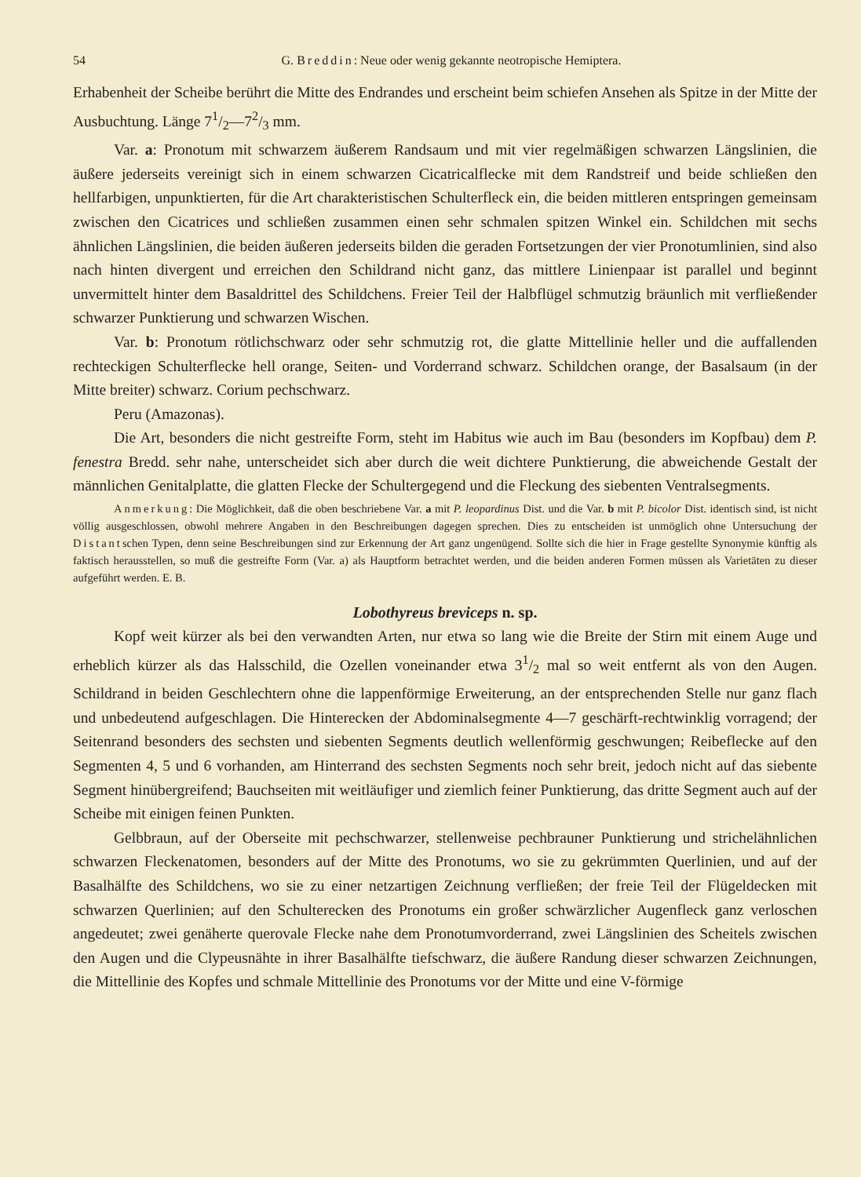54 G. Breddin: Neue oder wenig gekannte neotropische Hemiptera.
Erhabenheit der Scheibe berührt die Mitte des Endrandes und erscheint beim schiefen Ansehen als Spitze in der Mitte der Ausbuchtung. Länge 71/2—72/3 mm.
Var. a: Pronotum mit schwarzem äußerem Randsaum und mit vier regelmäßigen schwarzen Längslinien, die äußere jederseits vereinigt sich in einem schwarzen Cicatricalflecke mit dem Randstreif und beide schließen den hellfarbigen, unpunktierten, für die Art charakteristischen Schulterfleck ein, die beiden mittleren entspringen gemeinsam zwischen den Cicatrices und schließen zusammen einen sehr schmalen spitzen Winkel ein. Schildchen mit sechs ähnlichen Längslinien, die beiden äußeren jederseits bilden die geraden Fortsetzungen der vier Pronotumlinien, sind also nach hinten divergent und erreichen den Schildrand nicht ganz, das mittlere Linienpaar ist parallel und beginnt unvermittelt hinter dem Basaldrittel des Schildchens. Freier Teil der Halbflügel schmutzig bräunlich mit verfließender schwarzer Punktierung und schwarzen Wischen.
Var. b: Pronotum rötlichschwarz oder sehr schmutzig rot, die glatte Mittellinie heller und die auffallenden rechteckigen Schulterflecke hell orange, Seiten- und Vorderrand schwarz. Schildchen orange, der Basalsaum (in der Mitte breiter) schwarz. Corium pechschwarz.
Peru (Amazonas).
Die Art, besonders die nicht gestreifte Form, steht im Habitus wie auch im Bau (besonders im Kopfbau) dem P. fenestra Bredd. sehr nahe, unterscheidet sich aber durch die weit dichtere Punktierung, die abweichende Gestalt der männlichen Genitalplatte, die glatten Flecke der Schultergegend und die Fleckung des siebenten Ventralsegments.
Anmerkung: Die Möglichkeit, daß die oben beschriebene Var. a mit P. leopardinus Dist. und die Var. b mit P. bicolor Dist. identisch sind, ist nicht völlig ausgeschlossen, obwohl mehrere Angaben in den Beschreibungen dagegen sprechen. Dies zu entscheiden ist unmöglich ohne Untersuchung der Distantschen Typen, denn seine Beschreibungen sind zur Erkennung der Art ganz ungenügend. Sollte sich die hier in Frage gestellte Synonymie künftig als faktisch herausstellen, so muß die gestreifte Form (Var. a) als Hauptform betrachtet werden, und die beiden anderen Formen müssen als Varietäten zu dieser aufgeführt werden. E. B.
Lobothyreus breviceps n. sp.
Kopf weit kürzer als bei den verwandten Arten, nur etwa so lang wie die Breite der Stirn mit einem Auge und erheblich kürzer als das Halsschild, die Ozellen voneinander etwa 31/2 mal so weit entfernt als von den Augen. Schildrand in beiden Geschlechtern ohne die lappenförmige Erweiterung, an der entsprechenden Stelle nur ganz flach und unbedeutend aufgeschlagen. Die Hinterecken der Abdominalsegmente 4—7 geschärft-rechtwinklig vorragend; der Seitenrand besonders des sechsten und siebenten Segments deutlich wellenförmig geschwungen; Reibeflecke auf den Segmenten 4, 5 und 6 vorhanden, am Hinterrand des sechsten Segments noch sehr breit, jedoch nicht auf das siebente Segment hinübergreifend; Bauchseiten mit weitläufiger und ziemlich feiner Punktierung, das dritte Segment auch auf der Scheibe mit einigen feinen Punkten.
Gelbbraun, auf der Oberseite mit pechschwarzer, stellenweise pechbrauner Punktierung und strichelähnlichen schwarzen Fleckenatomen, besonders auf der Mitte des Pronotums, wo sie zu gekrümmten Querlinien, und auf der Basalhälfte des Schildchens, wo sie zu einer netzartigen Zeichnung verfließen; der freie Teil der Flügeldecken mit schwarzen Querlinien; auf den Schulterecken des Pronotums ein großer schwärzlicher Augenfleck ganz verloschen angedeutet; zwei genäherte querovale Flecke nahe dem Pronotumvorderrand, zwei Längslinien des Scheitels zwischen den Augen und die Clypeusnähte in ihrer Basalhälfte tiefschwarz, die äußere Randung dieser schwarzen Zeichnungen, die Mittellinie des Kopfes und schmale Mittellinie des Pronotums vor der Mitte und eine V-förmige